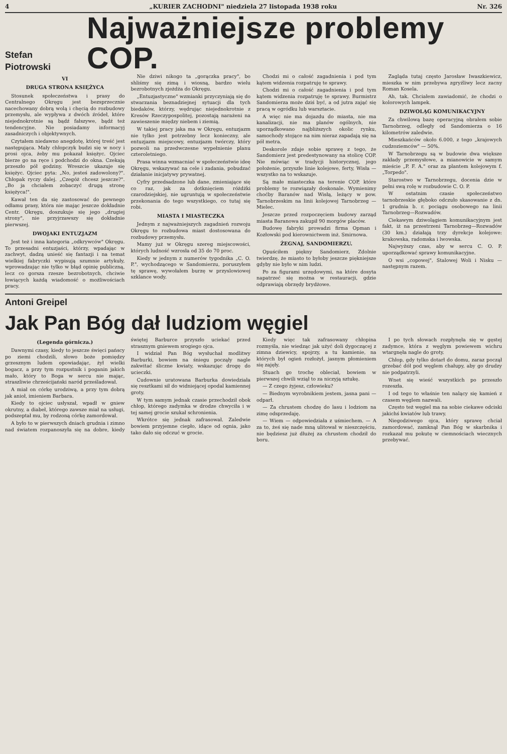4 „KURIER ZACHODNI" niedziela 27 listopada 1938 roku Nr. 326
Stefan Piotrowski
Najważniejsze problemy COP.
VI
DRUGA STRONA KSIĘŻYCA
Stosunek społeczeństwa i prasy do Centralnego Okręgu jest bezsprzecznie nacechowany dobrą wolą i chęcią do rozbudowy przemysłu, ale wypływa z dwóch źródeł, które niejednokrotnie są bądź fałszywe, bądź też tendencyjne. Nie posiadamy informacyj zasadniczych i objektywnych.
Czytałem niedawno anegdotę, której treść jest następująca. Mały chłopczyk budzi się w nocy i prosi ojca, żeby mu pokazał księżyc. Ojciec bierze go na ręce i podchodzi do okna. Czekają przeszło pół godziny. Wreszcie ukazuje się księżyc. Ojciec pyta: „No, jesteś zadowolony?". Chłopak ryczy dalej. „Czegóż chcesz jeszcze?". „Bo ja chciałem zobaczyć drugą stronę księżyca!".
Kawał ten da się zastosować do pewnego odłamu prasy, która nie mając jeszcze dokładnie Centr. Okręgu, doszukuje się jego „drugiej strony", nie przyjrzawszy się dokładnie pierwszej.
DWOJAKI ENTUZJAZM
Jest też i inna kategoria „odkrywców" Okręgu. To przesadni entuzjaści, którzy, wpadając w zachwyt, dadzą unieść się fantazji i na temat wielkiej fabryczki wypisują szumnie artykuły, wprowadzając nie tylko w błąd opinię publiczną, lecz co gorsza rzesze bezrobotnych, chciwie łowiących każdą wiadomość o możliwościach pracy.
Nie dziwi nikogo ta „gorączka pracy", bo shliśmy się zimą i wiosną, bardzo wielu bezrobotnych zjeżdża do Okręgu.
„Entuzjastyczne" wzmianki przyczyniają się do stwarzania beznadziejnej sytuacji dla tych biedaków, którzy, wędrując niejednokrotnie z Kresów Rzeczypospolitej, pozostają narażeni na zawieszenie między niebem i ziemią.
W takiej pracy jaka ma w Okręgu, entuzjazm nie tylko jest potrzebny lecz konieczny, ale entuzjazm miejscowy, entuzjazm twórczy, który pozwoli na przedwczesne wypełnienie planu czteroletniego.
Prasa winna wzmacniać w społeczeństwie ideę Okręgu, wskazywać na cele i zadania, pobudzać działanie inicjatywy prywatnej.
Cyfry przedsadzone lub dane, zmieniające się co raz, jak za dotknięciem różdżki czarodziejskiej, nie ugruntują w społeczeństwie przekonania do tego wszystkiego, co tutaj się robi.
MIASTA I MIASTECZKA
Jednym z najważniejszych zagadnień rozwoju Okręgu to rozbudowa miast dostosowana do rozbudowy przemysłu.
Mamy już w Okręgu szereg miejscowości, których ludność wzrosła od 35 do 70 proc.
Kiedy w jednym z numerów tygodnika „C. O. P.", wychodzącego w Sandomierzu, poruszyłem tę sprawę, wywołałem burzę w przyslowiowej szklance wody.
Chodzi mi o całość zagadnienia i pod tym kątem widzenia rozpatruję te sprawy.
Chodzi mi o całość zagadnienia i pod tym kątem widzenia rozpatruję te sprawy. Burmistrz Sandomierza może dziś być, a od jutra zająć się pracą w ogródku lub warsztacie.
A więc nie ma dojazdu do miasta, nie ma kanalizacji, nie ma planów ogólnych, nie uporządkowano najbliższych okolic rynku, samochody stojące na nim nieraz zapadają się na pół metra.
Deskorole zdaje sobie sprawę z tego, że Sandomierz jest predestynowany na stolicę COP. Nie mówiąc w tradycji historycznej, jego położenie, przyszłe linie kolejowe, ferty, Wisła — wszystko na to wskazuje.
Są małe miasteczka na terenie COP, które problemy te rozwiązały doskonale. Wymienimy choćby Baranów nad Wisłą, leżący w pow. Tarnobrzeskim na linii kolejowej Tarnobrzeg — Mielec.
Jeszcze przed rozpoczęciem budowy zarząd miasta Baranowa zakupił 90 morgów placów.
Budowę fabryki prowadzi firma Opman i Kozłowski pod kierownictwem inż. Smirnowa.
ŻEGNAJ, SANDOMIERZU.
Opuściłem piękny Sandomierz, Zdolnie twierdzę, że miasto to byłoby jeszcze piękniejsze gdyby nie było w nim ludzi.
Po za figurami urzędowymi, na które dosyta napatrzeć się można w restauracji, gdzie odprawiają obrzędy brydżowe.
Zagląda tutaj często Jarosław Iwaszkiewicz, mieszka w nim przebywa zgryźliwy lecz zacny Roman Kosela.
Ah, tak. Chciałem zawiadomić, że chodzi o kolorowych lampek.
DZIWOLĄG KOMUNIKACYJNY
Za chwilową bazę operacyjną obrałem sobie Tarnobrzeg, odległy od Sandomierza o 16 kilometrów zaledwie.
Mieszkańców około 6.000, z tego „krajowych cudzoziemców" — 50%.
W Tarnobrzegu są w budowie dwa większe zakłady przemysłowe, a mianowicie w samym mieście „P. F. A." oraz za plantem kolejowym f. „Torpedo".
Starostwo w Tarnobrzegu, docenia dzie w pełni swą rolę w rozbudowie C. O. P.
W ostatnim czasie społeczeństwo tarnobrzeskie głęboko odczuło skasowanie z dn. 1 grudnia b. r. pociągu osobowego na linii Tarnobrzeg—Rozwadów.
Ciekawym dziwolągiem komunikacyjnym jest fakt, iż na przestrzeni Tarnobrzeg—Rozwadów (30 km.) działają trzy dyrekcje kolejowe: krakowska, radomska i lwowska.
Najwyższy czas, aby w sercu C. O. P. uporządkować sprawy komunikacyjne.
O wsi „copowej", Stalowej Woli i Nisku — następnym razem.
Antoni Greipel
Jak Pan Bóg dał ludziom węgiel
(Legenda górnicza.)
Dawnymi czasy, kiedy to jeszcze święci pańscy po ziemi chodzili, słowo boże pomiędzy grzesznym ludem opowiadając, żył wielki bogacz, a przy tym rozpustnik i poganin jakich mało, który to Boga w sercu nie mając, straszliwie chrześcijański naród prześladował.
A miał on córkę urodziwą, a przy tym dobrą jak anioł, imieniem Barbara.
Kiedy to ojciec usłyszał, wpadł w gniew okrutny, a diabeł, którego zawsze miał na usługi, podszeptał mu, by rodzoną córkę zamordował.
A było to w pierwszych dniach grudnia i zimno nad światem rozpanoszyła się na dobre, kiedy świętej Barburce przyszło uciekać przed strasznym gniewem srogiego ojca.
I widział Pan Bóg wysłuchał modlitwy Barburki, bowiem na śniegu począły nagle zakwitać śliczne kwiaty, wskazując drogę do ucieczki.
Cudownie uratowana Barburka dowiedziała się resztkami sił do widniejącej opodal kamiennej groty.
W tym samym jednak czasie przechodził obok chłop, którego zadymka w drodze chwyciła i w tej samej grocie szukał schronienia.
Wkrótce się jednak zafrasował. Zaledwie bowiem przyjemne ciepło, idące od ognia, jako tako dało się odczuć w grocie.
Kiedy więc tak zafrasowany chłopina rozmyśla, nie wiedząc jak użyć doli dygoczącej z zimna dziewicy, spojrzy, a tu kamienie, na których był ogień rozłożył, jasnym płomieniem się zajęły.
Stuach go trochę obleciał, bowiem w pierwszej chwili wziął to za niczyją sztukę.
— Z czego żyjesz, człowieku?
— Biednym wyrobnikiem jestem, jasna pani — odparł.
— Za chrustem chodzę do lasu i lodziom na zimę odsprzedaję.
— Wiem — odpowiedziała z uśmiechem. — A za to, żeś się nade mną ulitował w nieszczęściu, nie będziesz już dłużej za chrustem chodził do boru.
I po tych słowach rozpłynęła się w gęstej zadymce, która z węglym powiewem wichru wtargnęła nagle do groty.
Chłop, gdy tylko dotarł do domu, zaraz począł grzebać dół pod węglem chałupy, aby go drudzy nie podpatrzyli.
Wnet się wieść wszystkich po przeszło rozeszła.
I od tego to właśnie ten nalący się kamień z czasem węglem nazwali.
Często też węgiel ma na sobie ciekawe odciski jakichś kwiatów lub trawy.
Niegodziwego ojca, który sprawę chciał zamordować, zamknął Pan Bóg w skarbnika i rozkazał mu pokutę w ciemnościach wiecznych przebywać.